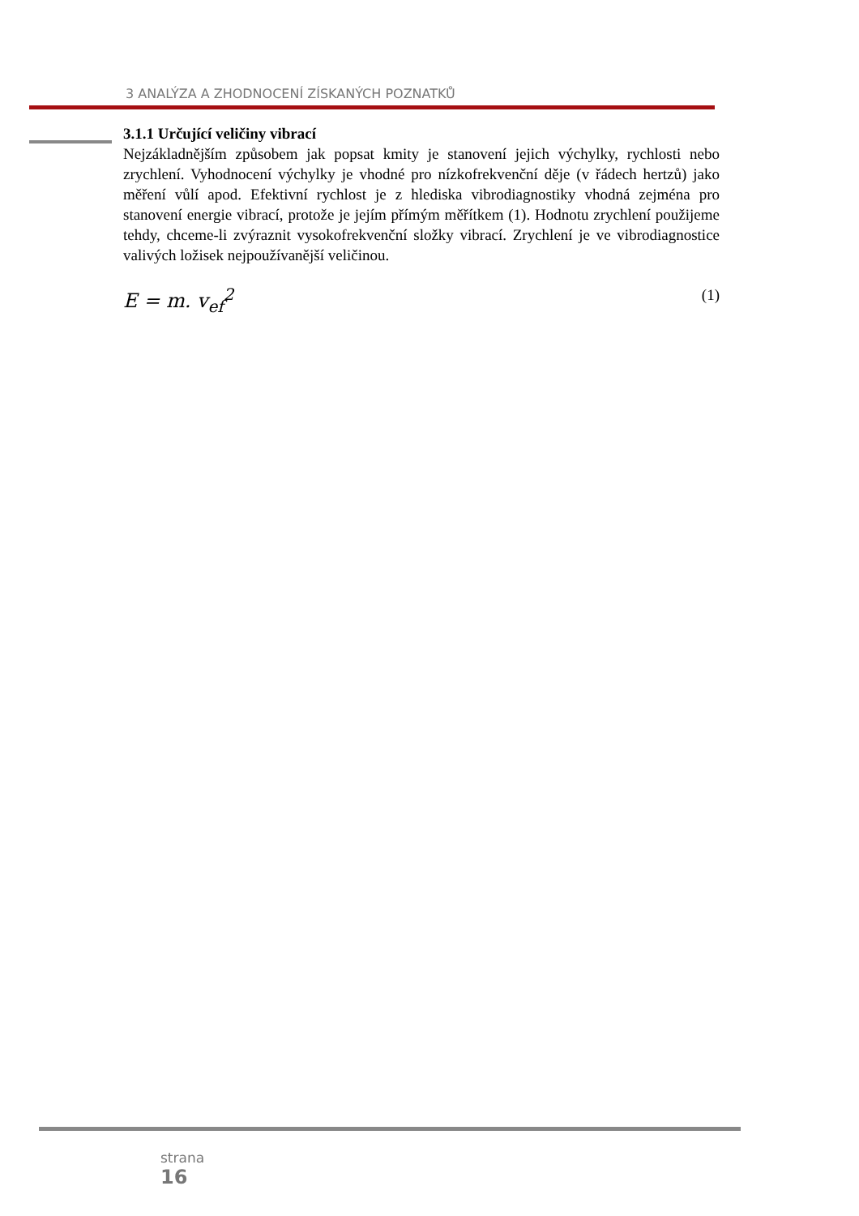3 ANALÝZA A ZHODNOCENÍ ZÍSKANÝCH POZNATKŮ
3.1.1 Určující veličiny vibrací
Nejzákladnějším způsobem jak popsat kmity je stanovení jejich výchylky, rychlosti nebo zrychlení. Vyhodnocení výchylky je vhodné pro nízkofrekvenční děje (v řádech hertzů) jako měření vůlí apod. Efektivní rychlost je z hlediska vibrodiagnostiky vhodná zejména pro stanovení energie vibrací, protože je jejím přímým měřítkem (1). Hodnotu zrychlení použijeme tehdy, chceme-li zvýraznit vysokofrekvenční složky vibrací. Zrychlení je ve vibrodiagnostice valivých ložisek nejpoužívanější veličinou.
E = m. v<sub>ef</sub><sup>2</sup> (1)
strana
16